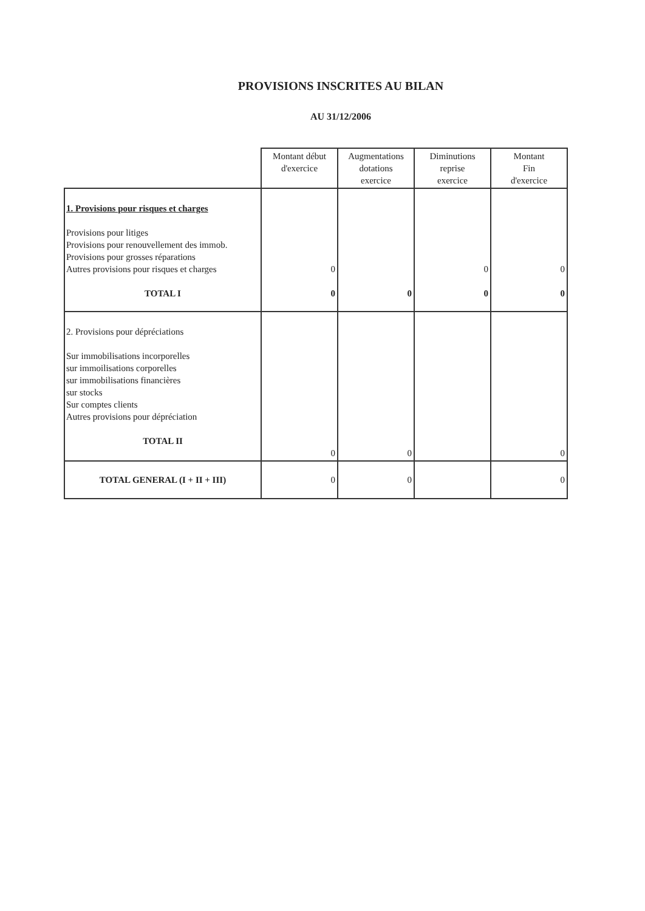PROVISIONS INSCRITES AU BILAN
AU 31/12/2006
| | Montant début d'exercice | Augmentations dotations exercice | Diminutions reprise exercice | Montant Fin d'exercice |
| --- | --- | --- | --- | --- |
| 1. Provisions pour risques et charges Provisions pour litiges Provisions pour renouvellement des immob. Provisions pour grosses réparations Autres provisions pour risques et charges TOTAL I | 0 0 | 0 | 0 0 | 0 0 |
| 2. Provisions pour dépréciations Sur immobilisations incorporelles sur immoilisations corporelles sur immobilisations financières sur stocks Sur comptes clients Autres provisions pour dépréciation TOTAL II | 0 | 0 | | 0 |
| TOTAL GENERAL (I + II + III) | 0 | 0 | | 0 |